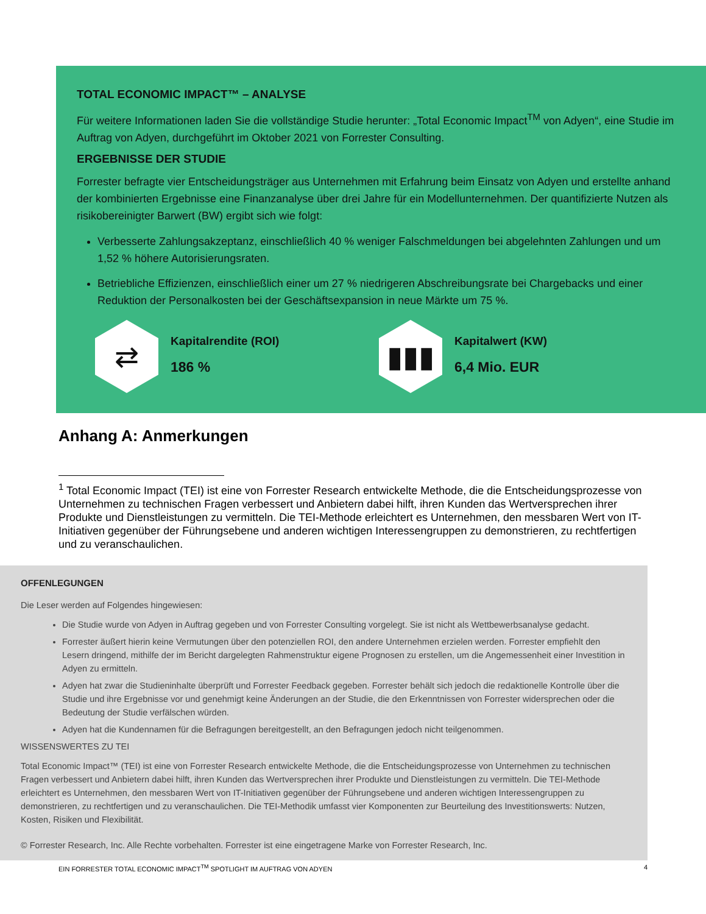TOTAL ECONOMIC IMPACT™ – ANALYSE
Für weitere Informationen laden Sie die vollständige Studie herunter: „Total Economic Impact<sup>TM</sup> von Adyen“, eine Studie im Auftrag von Adyen, durchgeführt im Oktober 2021 von Forrester Consulting.
ERGEBNISSE DER STUDIE
Forrester befragte vier Entscheidungsträger aus Unternehmen mit Erfahrung beim Einsatz von Adyen und erstellte anhand der kombinierten Ergebnisse eine Finanzanalyse über drei Jahre für ein Modellunternehmen. Der quantifizierte Nutzen als risikobereinigter Barwert (BW) ergibt sich wie folgt:
Verbesserte Zahlungsakzeptanz, einschließlich 40 % weniger Falschmeldungen bei abgelehnten Zahlungen und um 1,52 % höhere Autorisierungsraten.
Betriebliche Effizienzen, einschließlich einer um 27 % niedrigeren Abschreibungsrate bei Chargebacks und einer Reduktion der Personalkosten bei der Geschäftsexpansion in neue Märkte um 75 %.
⇄
Kapitalrendite (ROI)
186 %
▮▮▮
Kapitalwert (KW)
6,4 Mio. EUR
Anhang A: Anmerkungen
<sup>1</sup> Total Economic Impact (TEI) ist eine von Forrester Research entwickelte Methode, die die Entscheidungsprozesse von Unternehmen zu technischen Fragen verbessert und Anbietern dabei hilft, ihren Kunden das Wertversprechen ihrer Produkte und Dienstleistungen zu vermitteln. Die TEI-Methode erleichtert es Unternehmen, den messbaren Wert von IT-Initiativen gegenüber der Führungsebene und anderen wichtigen Interessengruppen zu demonstrieren, zu rechtfertigen und zu veranschaulichen.
OFFENLEGUNGEN
Die Leser werden auf Folgendes hingewiesen:
Die Studie wurde von Adyen in Auftrag gegeben und von Forrester Consulting vorgelegt. Sie ist nicht als Wettbewerbsanalyse gedacht.
Forrester äußert hierin keine Vermutungen über den potenziellen ROI, den andere Unternehmen erzielen werden. Forrester empfiehlt den Lesern dringend, mithilfe der im Bericht dargelegten Rahmenstruktur eigene Prognosen zu erstellen, um die Angemessenheit einer Investition in Adyen zu ermitteln.
Adyen hat zwar die Studieninhalte überprüft und Forrester Feedback gegeben. Forrester behält sich jedoch die redaktionelle Kontrolle über die Studie und ihre Ergebnisse vor und genehmigt keine Änderungen an der Studie, die den Erkenntnissen von Forrester widersprechen oder die Bedeutung der Studie verfälschen würden.
Adyen hat die Kundennamen für die Befragungen bereitgestellt, an den Befragungen jedoch nicht teilgenommen.
WISSENSWERTES ZU TEI
Total Economic Impact™ (TEI) ist eine von Forrester Research entwickelte Methode, die die Entscheidungsprozesse von Unternehmen zu technischen Fragen verbessert und Anbietern dabei hilft, ihren Kunden das Wertversprechen ihrer Produkte und Dienstleistungen zu vermitteln. Die TEI-Methode erleichtert es Unternehmen, den messbaren Wert von IT-Initiativen gegenüber der Führungsebene und anderen wichtigen Interessengruppen zu demonstrieren, zu rechtfertigen und zu veranschaulichen. Die TEI-Methodik umfasst vier Komponenten zur Beurteilung des Investitionswerts: Nutzen, Kosten, Risiken und Flexibilität.
© Forrester Research, Inc. Alle Rechte vorbehalten. Forrester ist eine eingetragene Marke von Forrester Research, Inc.
EIN FORRESTER TOTAL ECONOMIC IMPACT<sup>TM</sup> SPOTLIGHT IM AUFTRAG VON ADYEN 4